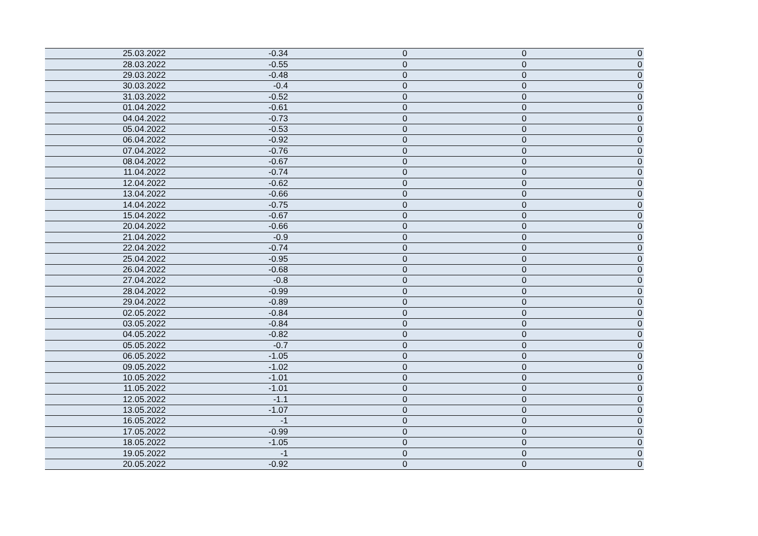| 25.03.2022 | -0.34 | 0 | 0 | 0 |
| 28.03.2022 | -0.55 | 0 | 0 | 0 |
| 29.03.2022 | -0.48 | 0 | 0 | 0 |
| 30.03.2022 | -0.4 | 0 | 0 | 0 |
| 31.03.2022 | -0.52 | 0 | 0 | 0 |
| 01.04.2022 | -0.61 | 0 | 0 | 0 |
| 04.04.2022 | -0.73 | 0 | 0 | 0 |
| 05.04.2022 | -0.53 | 0 | 0 | 0 |
| 06.04.2022 | -0.92 | 0 | 0 | 0 |
| 07.04.2022 | -0.76 | 0 | 0 | 0 |
| 08.04.2022 | -0.67 | 0 | 0 | 0 |
| 11.04.2022 | -0.74 | 0 | 0 | 0 |
| 12.04.2022 | -0.62 | 0 | 0 | 0 |
| 13.04.2022 | -0.66 | 0 | 0 | 0 |
| 14.04.2022 | -0.75 | 0 | 0 | 0 |
| 15.04.2022 | -0.67 | 0 | 0 | 0 |
| 20.04.2022 | -0.66 | 0 | 0 | 0 |
| 21.04.2022 | -0.9 | 0 | 0 | 0 |
| 22.04.2022 | -0.74 | 0 | 0 | 0 |
| 25.04.2022 | -0.95 | 0 | 0 | 0 |
| 26.04.2022 | -0.68 | 0 | 0 | 0 |
| 27.04.2022 | -0.8 | 0 | 0 | 0 |
| 28.04.2022 | -0.99 | 0 | 0 | 0 |
| 29.04.2022 | -0.89 | 0 | 0 | 0 |
| 02.05.2022 | -0.84 | 0 | 0 | 0 |
| 03.05.2022 | -0.84 | 0 | 0 | 0 |
| 04.05.2022 | -0.82 | 0 | 0 | 0 |
| 05.05.2022 | -0.7 | 0 | 0 | 0 |
| 06.05.2022 | -1.05 | 0 | 0 | 0 |
| 09.05.2022 | -1.02 | 0 | 0 | 0 |
| 10.05.2022 | -1.01 | 0 | 0 | 0 |
| 11.05.2022 | -1.01 | 0 | 0 | 0 |
| 12.05.2022 | -1.1 | 0 | 0 | 0 |
| 13.05.2022 | -1.07 | 0 | 0 | 0 |
| 16.05.2022 | -1 | 0 | 0 | 0 |
| 17.05.2022 | -0.99 | 0 | 0 | 0 |
| 18.05.2022 | -1.05 | 0 | 0 | 0 |
| 19.05.2022 | -1 | 0 | 0 | 0 |
| 20.05.2022 | -0.92 | 0 | 0 | 0 |